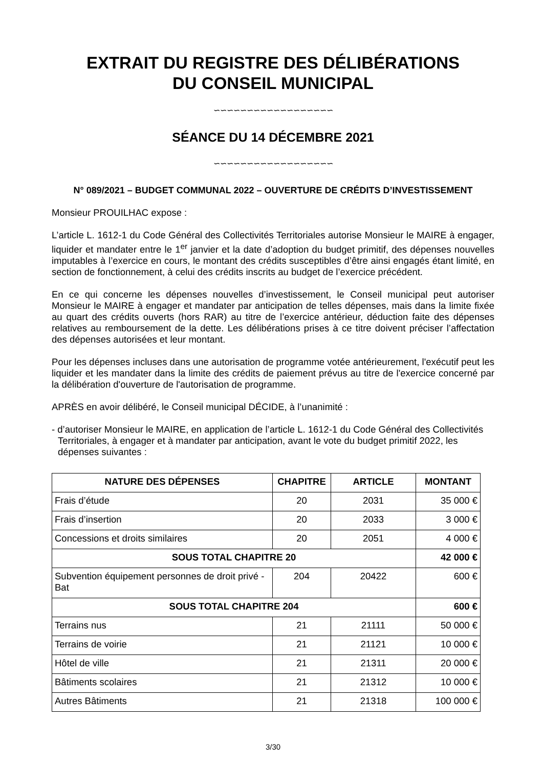EXTRAIT DU REGISTRE DES DÉLIBÉRATIONS
DU CONSEIL MUNICIPAL
∽∽∽∽∽∽∽∽∽∽∽∽∽∽∽∽∽∽
SÉANCE DU 14 DÉCEMBRE 2021
∽∽∽∽∽∽∽∽∽∽∽∽∽∽∽∽∽∽
N° 089/2021 – BUDGET COMMUNAL 2022 – OUVERTURE DE CRÉDITS D’INVESTISSEMENT
Monsieur PROUILHAC expose :
L’article L. 1612-1 du Code Général des Collectivités Territoriales autorise Monsieur le MAIRE à engager, liquider et mandater entre le 1<sup>er</sup> janvier et la date d’adoption du budget primitif, des dépenses nouvelles imputables à l’exercice en cours, le montant des crédits susceptibles d’être ainsi engagés étant limité, en section de fonctionnement, à celui des crédits inscrits au budget de l’exercice précédent.
En ce qui concerne les dépenses nouvelles d’investissement, le Conseil municipal peut autoriser Monsieur le MAIRE à engager et mandater par anticipation de telles dépenses, mais dans la limite fixée au quart des crédits ouverts (hors RAR) au titre de l’exercice antérieur, déduction faite des dépenses relatives au remboursement de la dette. Les délibérations prises à ce titre doivent préciser l’affectation des dépenses autorisées et leur montant.
Pour les dépenses incluses dans une autorisation de programme votée antérieurement, l'exécutif peut les liquider et les mandater dans la limite des crédits de paiement prévus au titre de l'exercice concerné par la délibération d'ouverture de l'autorisation de programme.
APRÈS en avoir délibéré, le Conseil municipal DÉCIDE, à l’unanimité :
- d’autoriser Monsieur le MAIRE, en application de l’article L. 1612-1 du Code Général des Collectivités Territoriales, à engager et à mandater par anticipation, avant le vote du budget primitif 2022, les dépenses suivantes :
| NATURE DES DÉPENSES | CHAPITRE | ARTICLE | MONTANT |
| --- | --- | --- | --- |
| Frais d’étude | 20 | 2031 | 35 000 € |
| Frais d’insertion | 20 | 2033 | 3 000 € |
| Concessions et droits similaires | 20 | 2051 | 4 000 € |
| SOUS TOTAL CHAPITRE 20 | | | 42 000 € |
| Subvention équipement personnes de droit privé - Bat | 204 | 20422 | 600 € |
| SOUS TOTAL CHAPITRE 204 | | | 600 € |
| Terrains nus | 21 | 21111 | 50 000 € |
| Terrains de voirie | 21 | 21121 | 10 000 € |
| Hôtel de ville | 21 | 21311 | 20 000 € |
| Bâtiments scolaires | 21 | 21312 | 10 000 € |
| Autres Bâtiments | 21 | 21318 | 100 000 € |
3/30